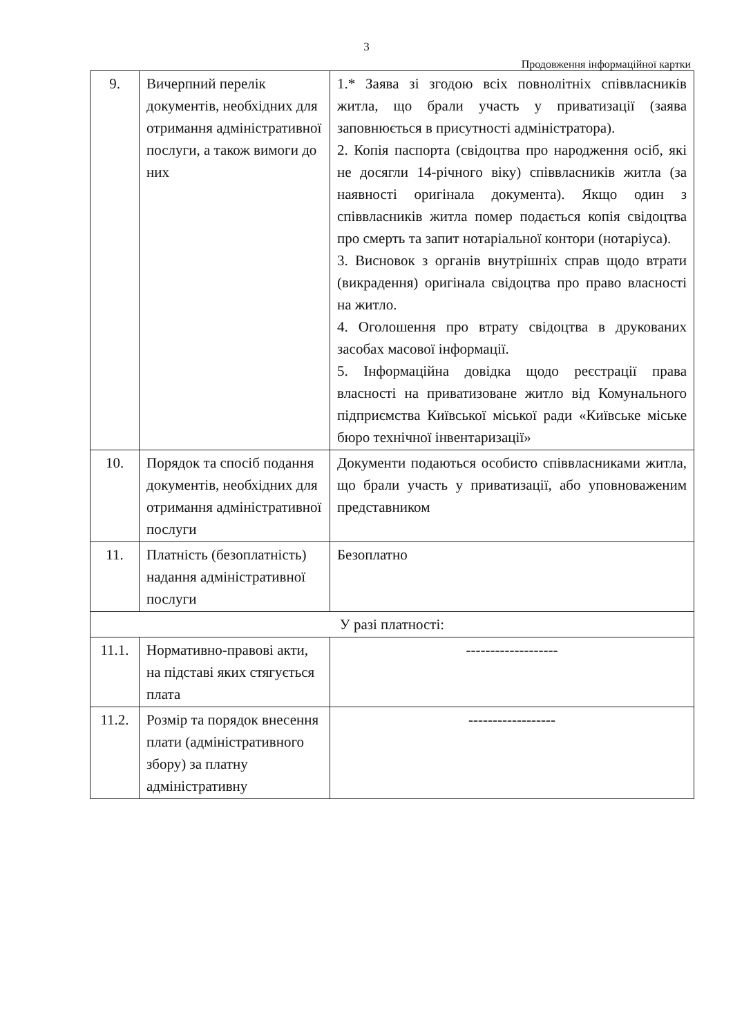3
Продовження інформаційної картки
| 9. | Вичерпний перелік документів, необхідних для отримання адміністративної послуги, а також вимоги до них | 1.* Заява зі згодою всіх повнолітніх співвласників житла, що брали участь у приватизації (заява заповнюється в присутності адміністратора). 2. Копія паспорта (свідоцтва про народження осіб, які не досягли 14-річного віку) співвласників житла (за наявності оригінала документа). Якщо один з співвласників житла помер подається копія свідоцтва про смерть та запит нотаріальної контори (нотаріуса). 3. Висновок з органів внутрішніх справ щодо втрати (викрадення) оригінала свідоцтва про право власності на житло. 4. Оголошення про втрату свідоцтва в друкованих засобах масової інформації. 5. Інформаційна довідка щодо реєстрації права власності на приватизоване житло від Комунального підприємства Київської міської ради «Київське міське бюро технічної інвентаризації» |
| 10. | Порядок та спосіб подання документів, необхідних для отримання адміністративної послуги | Документи подаються особисто співвласниками житла, що брали участь у приватизації, або уповноваженим представником |
| 11. | Платність (безоплатність) надання адміністративної послуги | Безоплатно |
| У разі платності: | | |
| 11.1. | Нормативно-правові акти, на підставі яких стягується плата | ------------------- |
| 11.2. | Розмір та порядок внесення плати (адміністративного збору) за платну адміністративну | ------------------ |